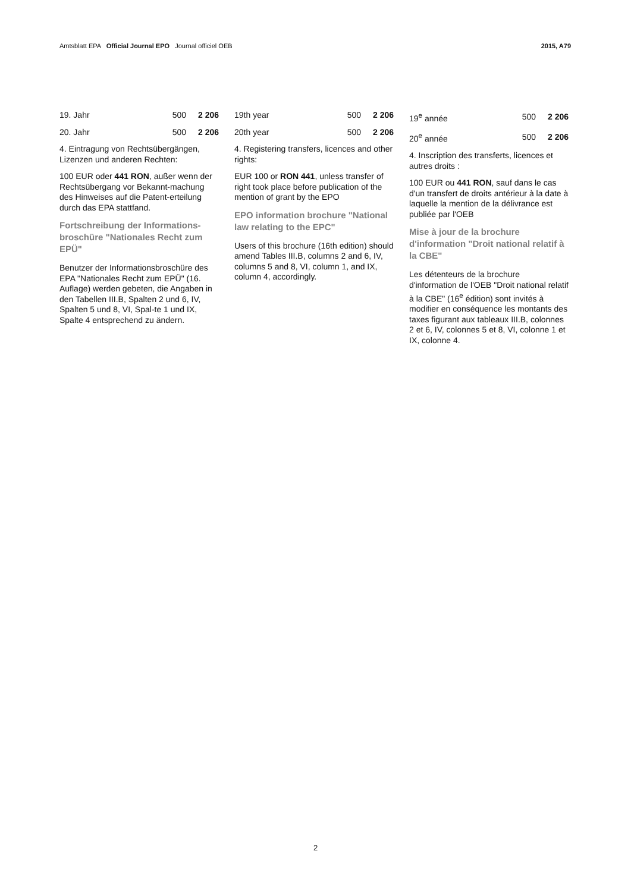Amtsblatt EPA Official Journal EPO Journal officiel OEB
2015, A79
| 19. Jahr | 500 | 2 206 |
| 20. Jahr | 500 | 2 206 |
4. Eintragung von Rechtsübergängen, Lizenzen und anderen Rechten:
100 EUR oder 441 RON, außer wenn der Rechtsübergang vor Bekannt-machung des Hinweises auf die Patent-erteilung durch das EPA stattfand.
Fortschreibung der Informations-broschüre "Nationales Recht zum EPÜ"
Benutzer der Informationsbroschüre des EPA "Nationales Recht zum EPÜ" (16. Auflage) werden gebeten, die Angaben in den Tabellen III.B, Spalten 2 und 6, IV, Spalten 5 und 8, VI, Spal-te 1 und IX, Spalte 4 entsprechend zu ändern.
| 19th year | 500 | 2 206 |
| 20th year | 500 | 2 206 |
4. Registering transfers, licences and other rights:
EUR 100 or RON 441, unless transfer of right took place before publication of the mention of grant by the EPO
EPO information brochure "National law relating to the EPC"
Users of this brochure (16th edition) should amend Tables III.B, columns 2 and 6, IV, columns 5 and 8, VI, column 1, and IX, column 4, accordingly.
| 19<sup>e</sup> année | 500 | 2 206 |
| 20<sup>e</sup> année | 500 | 2 206 |
4. Inscription des transferts, licences et autres droits :
100 EUR ou 441 RON, sauf dans le cas d'un transfert de droits antérieur à la date à laquelle la mention de la délivrance est publiée par l'OEB
Mise à jour de la brochure d'information "Droit national relatif à la CBE"
Les détenteurs de la brochure d'information de l'OEB "Droit national relatif à la CBE" (16<sup>e</sup> édition) sont invités à modifier en conséquence les montants des taxes figurant aux tableaux III.B, colonnes 2 et 6, IV, colonnes 5 et 8, VI, colonne 1 et IX, colonne 4.
2